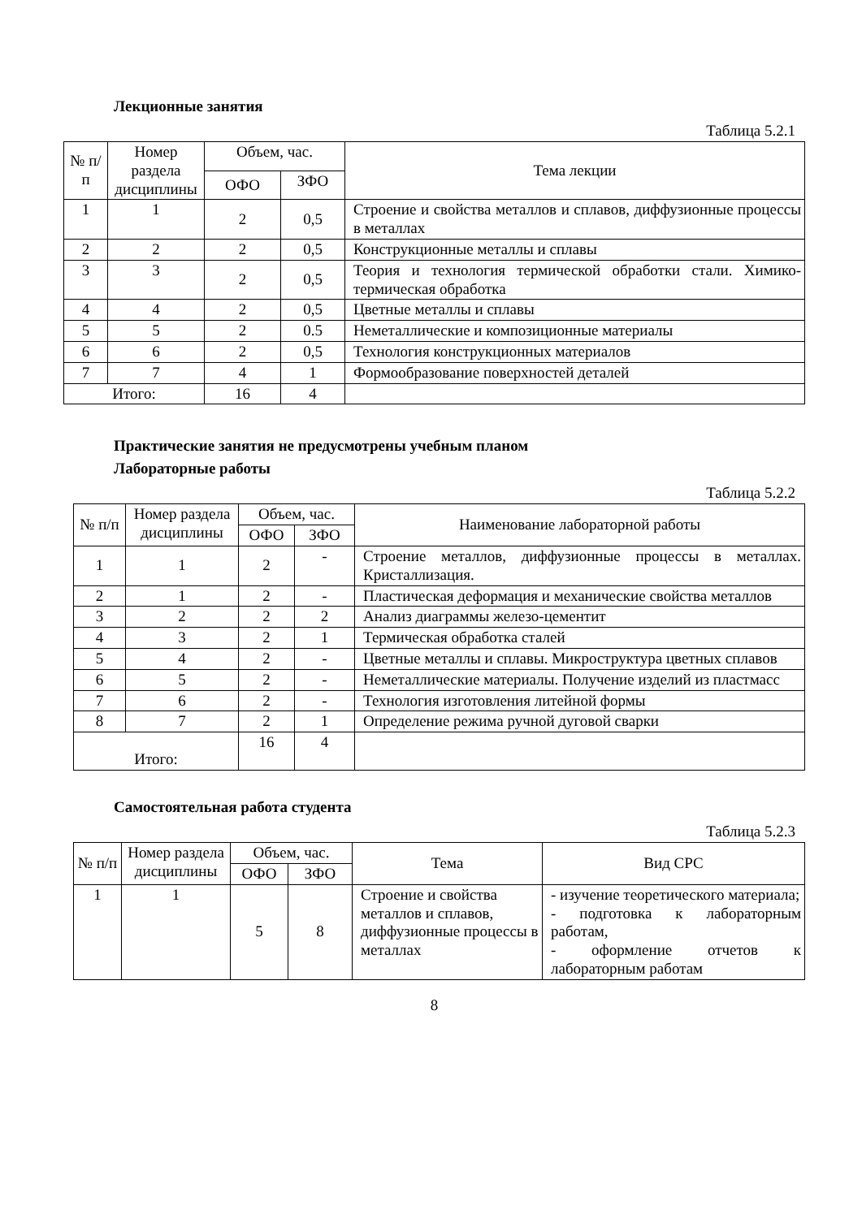Лекционные занятия
Таблица 5.2.1
| № п/п | Номер раздела дисциплины | Объем, час. | | Тема лекции |
| --- | --- | --- | --- | --- |
| | | ОФО | ЗФО | |
| 1 | 1 | 2 | 0,5 | Строение и свойства металлов и сплавов, диффузионные процессы в металлах |
| 2 | 2 | 2 | 0,5 | Конструкционные металлы и сплавы |
| 3 | 3 | 2 | 0,5 | Теория и технология термической обработки стали. Химико-термическая обработка |
| 4 | 4 | 2 | 0,5 | Цветные металлы и сплавы |
| 5 | 5 | 2 | 0.5 | Неметаллические и композиционные материалы |
| 6 | 6 | 2 | 0,5 | Технология конструкционных материалов |
| 7 | 7 | 4 | 1 | Формообразование поверхностей деталей |
| Итого: | | 16 | 4 | |
Практические занятия не предусмотрены учебным планом
Лабораторные работы
Таблица 5.2.2
| № п/п | Номер раздела дисциплины | Объем, час. | | Наименование лабораторной работы |
| --- | --- | --- | --- | --- |
| | | ОФО | ЗФО | |
| 1 | 1 | 2 | - | Строение металлов, диффузионные процессы в металлах. Кристаллизация. |
| 2 | 1 | 2 | - | Пластическая деформация и механические свойства металлов |
| 3 | 2 | 2 | 2 | Анализ диаграммы железо-цементит |
| 4 | 3 | 2 | 1 | Термическая обработка сталей |
| 5 | 4 | 2 | - | Цветные металлы и сплавы. Микроструктура цветных сплавов |
| 6 | 5 | 2 | - | Неметаллические материалы. Получение изделий из пластмасс |
| 7 | 6 | 2 | - | Технология изготовления литейной формы |
| 8 | 7 | 2 | 1 | Определение режима ручной дуговой сварки |
| Итого: | | 16 | 4 | |
Самостоятельная работа студента
Таблица 5.2.3
| № п/п | Номер раздела дисциплины | Объем, час. | | Тема | Вид СРС |
| --- | --- | --- | --- | --- | --- |
| | | ОФО | ЗФО | | |
| 1 | 1 | 5 | 8 | Строение и свойства металлов и сплавов, диффузионные процессы в металлах | - изучение теоретического материала; - подготовка к лабораторным работам, - оформление отчетов к лабораторным работам |
8